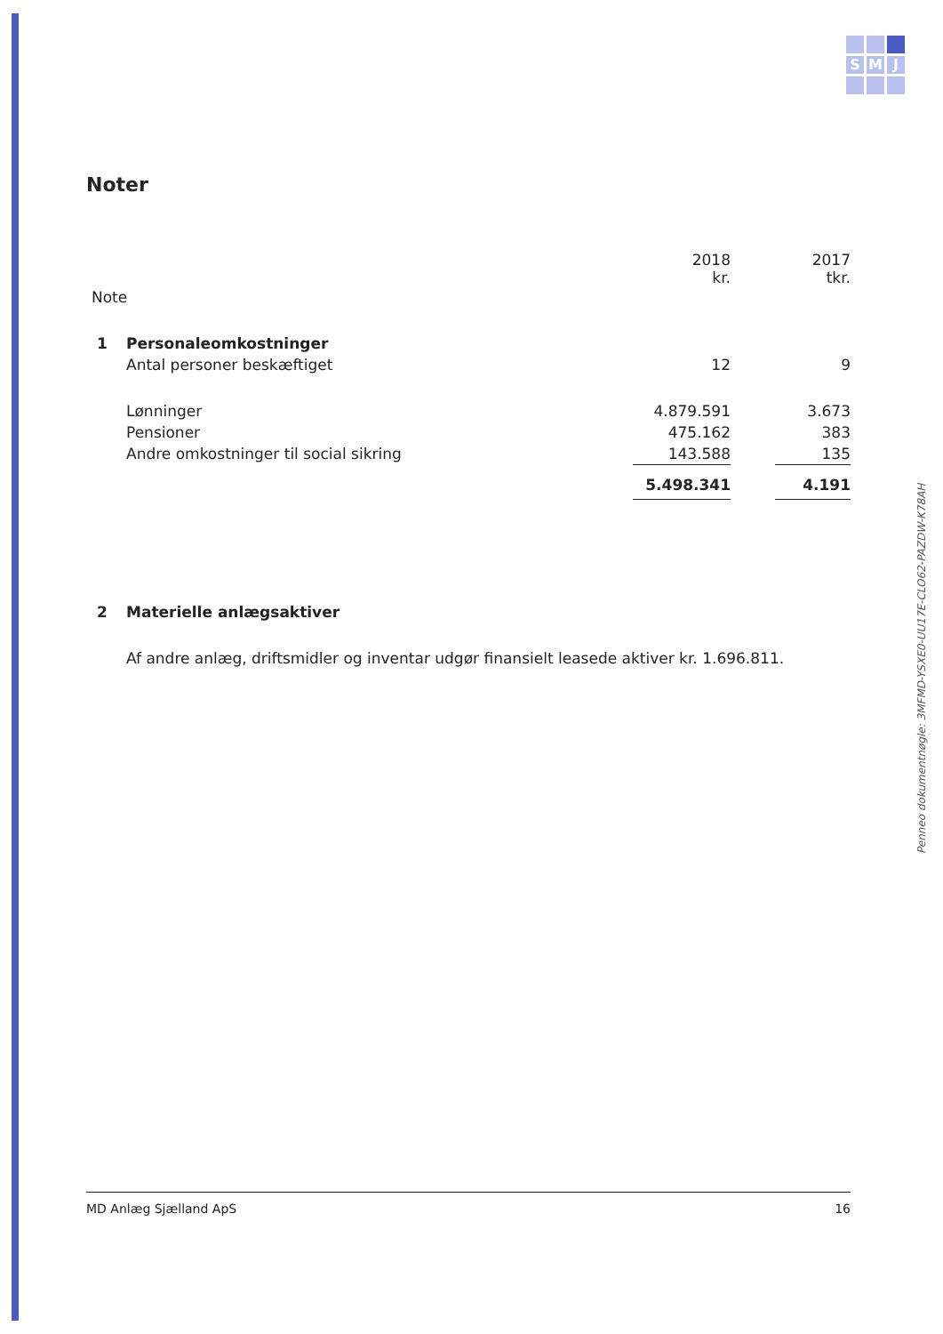S
M
J
Penneo dokumentnøgle: 3MFMD-YSXE0-UU17E-CLO62-PAZDW-K78AH
Noter
| | | 2018 kr. | | 2017 tkr. |
| Note | | | | |
| 1 | Personaleomkostninger | | | |
| | Antal personer beskæftiget | 12 | | 9 |
| | Lønninger | 4.879.591 | | 3.673 |
| | Pensioner | 475.162 | | 383 |
| | Andre omkostninger til social sikring | 143.588 | | 135 |
| | | 5.498.341 | | 4.191 |
| 2 | Materielle anlægsaktiver | | | |
| | Af andre anlæg, driftsmidler og inventar udgør finansielt leasede aktiver kr. 1.696.811. | | | |
MD Anlæg Sjælland ApS 16